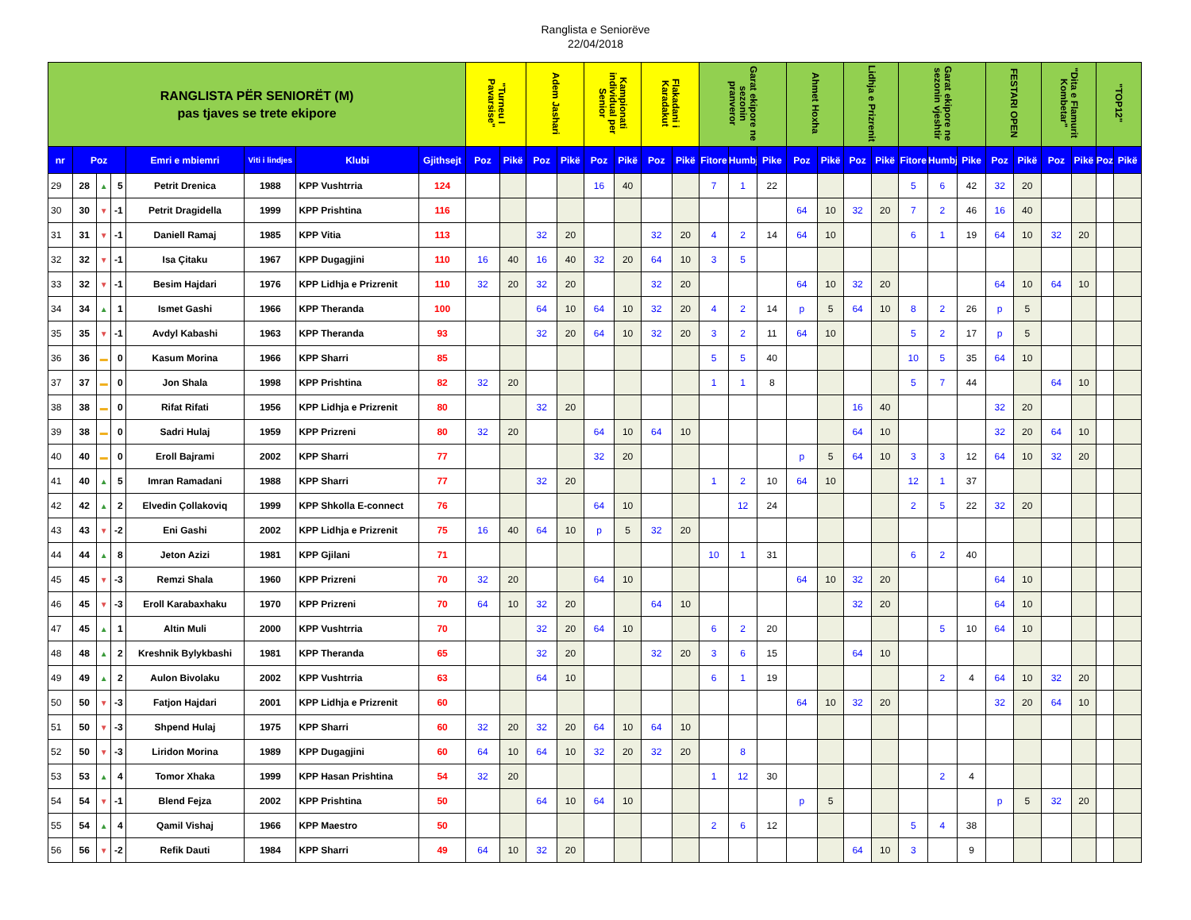Ranglista e Seniorëve
22/04/2018
| RANGLISTA PËR SENIORËT (M) pas tjaves se trete ekipore | | | | | | | | "Turneu I Pavarsise" | | Adem Jashari | | Kampionati individual per Senior | | Flakadani i Karadakut | | Garat ekipore ne sezonin pranveror | | | Ahmet Hoxha | | Lidhja e Prizrenit | | Garat ekipore ne sezonin vjeshtir | | | FESTARI OPEN | | "Dita e Flamurit Kombetar" | | "TOP12" | |
| nr | Poz | | | Emri e mbiemri | Viti i lindjes | Klubi | Gjithsejt | Poz | Pikë | Poz | Pikë | Poz | Pikë | Poz | Pikë | Fitore | Humbj | Pike | Poz | Pikë | Poz | Pikë | Fitore | Humbj | Pike | Poz | Pikë | Poz | Pikë | Poz | Pikë |
| 29 | 28 | ▲ | 5 | Petrit Drenica | 1988 | KPP Vushtrria | 124 | | | | | 16 | 40 | | | 7 | 1 | 22 | | | | | 5 | 6 | 42 | 32 | 20 | | | | |
| 30 | 30 | ▼ | -1 | Petrit Dragidella | 1999 | KPP Prishtina | 116 | | | | | | | | | | | | 64 | 10 | 32 | 20 | 7 | 2 | 46 | 16 | 40 | | | | |
| 31 | 31 | ▼ | -1 | Daniell Ramaj | 1985 | KPP Vitia | 113 | | | 32 | 20 | | | 32 | 20 | 4 | 2 | 14 | 64 | 10 | | | 6 | 1 | 19 | 64 | 10 | 32 | 20 | | |
| 32 | 32 | ▼ | -1 | Isa Çitaku | 1967 | KPP Dugagjini | 110 | 16 | 40 | 16 | 40 | 32 | 20 | 64 | 10 | 3 | 5 | | | | | | | | | | | | | | |
| 33 | 32 | ▼ | -1 | Besim Hajdari | 1976 | KPP Lidhja e Prizrenit | 110 | 32 | 20 | 32 | 20 | | | 32 | 20 | | | | 64 | 10 | 32 | 20 | | | | 64 | 10 | 64 | 10 | | |
| 34 | 34 | ▲ | 1 | Ismet Gashi | 1966 | KPP Theranda | 100 | | | 64 | 10 | 64 | 10 | 32 | 20 | 4 | 2 | 14 | p | 5 | 64 | 10 | 8 | 2 | 26 | p | 5 | | | | |
| 35 | 35 | ▼ | -1 | Avdyl Kabashi | 1963 | KPP Theranda | 93 | | | 32 | 20 | 64 | 10 | 32 | 20 | 3 | 2 | 11 | 64 | 10 | | | 5 | 2 | 17 | p | 5 | | | | |
| 36 | 36 | ▬ | 0 | Kasum Morina | 1966 | KPP Sharri | 85 | | | | | | | | | 5 | 5 | 40 | | | | | 10 | 5 | 35 | 64 | 10 | | | | |
| 37 | 37 | ▬ | 0 | Jon Shala | 1998 | KPP Prishtina | 82 | 32 | 20 | | | | | | | 1 | 1 | 8 | | | | | 5 | 7 | 44 | | | 64 | 10 | | |
| 38 | 38 | ▬ | 0 | Rifat Rifati | 1956 | KPP Lidhja e Prizrenit | 80 | | | 32 | 20 | | | | | | | | | | 16 | 40 | | | | 32 | 20 | | | | |
| 39 | 38 | ▬ | 0 | Sadri Hulaj | 1959 | KPP Prizreni | 80 | 32 | 20 | | | 64 | 10 | 64 | 10 | | | | | | 64 | 10 | | | | 32 | 20 | 64 | 10 | | |
| 40 | 40 | ▬ | 0 | Eroll Bajrami | 2002 | KPP Sharri | 77 | | | | | 32 | 20 | | | | | | p | 5 | 64 | 10 | 3 | 3 | 12 | 64 | 10 | 32 | 20 | | |
| 41 | 40 | ▲ | 5 | Imran Ramadani | 1988 | KPP Sharri | 77 | | | 32 | 20 | | | | | 1 | 2 | 10 | 64 | 10 | | | 12 | 1 | 37 | | | | | | |
| 42 | 42 | ▲ | 2 | Elvedin Çollakoviq | 1999 | KPP Shkolla E-connect | 76 | | | | | 64 | 10 | | | | 12 | 24 | | | | | 2 | 5 | 22 | 32 | 20 | | | | |
| 43 | 43 | ▼ | -2 | Eni Gashi | 2002 | KPP Lidhja e Prizrenit | 75 | 16 | 40 | 64 | 10 | p | 5 | 32 | 20 | | | | | | | | | | | | | | | | |
| 44 | 44 | ▲ | 8 | Jeton Azizi | 1981 | KPP Gjilani | 71 | | | | | | | | | 10 | 1 | 31 | | | | | 6 | 2 | 40 | | | | | | |
| 45 | 45 | ▼ | -3 | Remzi Shala | 1960 | KPP Prizreni | 70 | 32 | 20 | | | 64 | 10 | | | | | | 64 | 10 | 32 | 20 | | | | 64 | 10 | | | | |
| 46 | 45 | ▼ | -3 | Eroll Karabaxhaku | 1970 | KPP Prizreni | 70 | 64 | 10 | 32 | 20 | | | 64 | 10 | | | | | | 32 | 20 | | | | 64 | 10 | | | | |
| 47 | 45 | ▲ | 1 | Altin Muli | 2000 | KPP Vushtrria | 70 | | | 32 | 20 | 64 | 10 | | | 6 | 2 | 20 | | | | | | 5 | 10 | 64 | 10 | | | | |
| 48 | 48 | ▲ | 2 | Kreshnik Bylykbashi | 1981 | KPP Theranda | 65 | | | 32 | 20 | | | 32 | 20 | 3 | 6 | 15 | | | 64 | 10 | | | | | | | | | |
| 49 | 49 | ▲ | 2 | Aulon Bivolaku | 2002 | KPP Vushtrria | 63 | | | 64 | 10 | | | | | 6 | 1 | 19 | | | | | | 2 | 4 | 64 | 10 | 32 | 20 | | |
| 50 | 50 | ▼ | -3 | Fatjon Hajdari | 2001 | KPP Lidhja e Prizrenit | 60 | | | | | | | | | | | | 64 | 10 | 32 | 20 | | | | 32 | 20 | 64 | 10 | | |
| 51 | 50 | ▼ | -3 | Shpend Hulaj | 1975 | KPP Sharri | 60 | 32 | 20 | 32 | 20 | 64 | 10 | 64 | 10 | | | | | | | | | | | | | | | | |
| 52 | 50 | ▼ | -3 | Liridon Morina | 1989 | KPP Dugagjini | 60 | 64 | 10 | 64 | 10 | 32 | 20 | 32 | 20 | | 8 | | | | | | | | | | | | | | |
| 53 | 53 | ▲ | 4 | Tomor Xhaka | 1999 | KPP Hasan Prishtina | 54 | 32 | 20 | | | | | | | 1 | 12 | 30 | | | | | | 2 | 4 | | | | | | |
| 54 | 54 | ▼ | -1 | Blend Fejza | 2002 | KPP Prishtina | 50 | | | 64 | 10 | 64 | 10 | | | | | | p | 5 | | | | | | p | 5 | 32 | 20 | | |
| 55 | 54 | ▲ | 4 | Qamil Vishaj | 1966 | KPP Maestro | 50 | | | | | | | | | 2 | 6 | 12 | | | | | 5 | 4 | 38 | | | | | | |
| 56 | 56 | ▼ | -2 | Refik Dauti | 1984 | KPP Sharri | 49 | 64 | 10 | 32 | 20 | | | | | | | | | | 64 | 10 | 3 | | 9 | | | | | | |